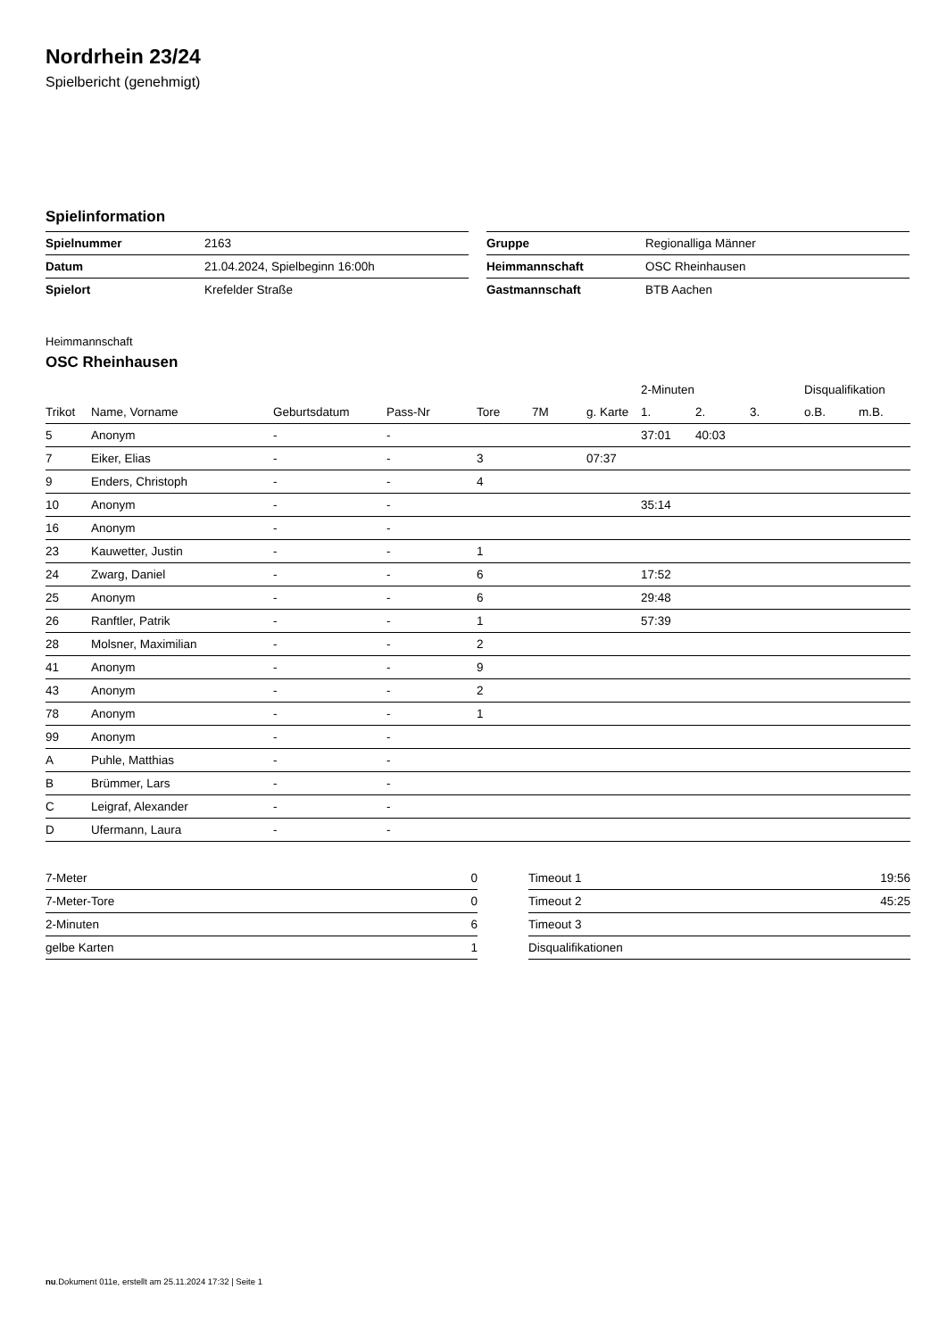Nordrhein 23/24
Spielbericht (genehmigt)
Spielinformation
| Spielnummer | 2163 |
| Datum | 21.04.2024, Spielbeginn 16:00h |
| Spielort | Krefelder Straße |
| Gruppe | Regionalliga Männer |
| Heimmannschaft | OSC Rheinhausen |
| Gastmannschaft | BTB Aachen |
Heimmannschaft
OSC Rheinhausen
| | | | | | | | 2-Minuten | | | Disqualifikation | |
| --- | --- | --- | --- | --- | --- | --- | --- | --- | --- | --- | --- |
| Trikot | Name, Vorname | Geburtsdatum | Pass-Nr | Tore | 7M | g. Karte | 1. | 2. | 3. | o.B. | m.B. |
| 5 | Anonym | - | - | | | | 37:01 | 40:03 | | | |
| 7 | Eiker, Elias | - | - | 3 | | 07:37 | | | | | |
| 9 | Enders, Christoph | - | - | 4 | | | | | | | |
| 10 | Anonym | - | - | | | | 35:14 | | | | |
| 16 | Anonym | - | - | | | | | | | | |
| 23 | Kauwetter, Justin | - | - | 1 | | | | | | | |
| 24 | Zwarg, Daniel | - | - | 6 | | | 17:52 | | | | |
| 25 | Anonym | - | - | 6 | | | 29:48 | | | | |
| 26 | Ranftler, Patrik | - | - | 1 | | | 57:39 | | | | |
| 28 | Molsner, Maximilian | - | - | 2 | | | | | | | |
| 41 | Anonym | - | - | 9 | | | | | | | |
| 43 | Anonym | - | - | 2 | | | | | | | |
| 78 | Anonym | - | - | 1 | | | | | | | |
| 99 | Anonym | - | - | | | | | | | | |
| A | Puhle, Matthias | - | - | | | | | | | | |
| B | Brümmer, Lars | - | - | | | | | | | | |
| C | Leigraf, Alexander | - | - | | | | | | | | |
| D | Ufermann, Laura | - | - | | | | | | | | |
| 7-Meter | 0 |
| 7-Meter-Tore | 0 |
| 2-Minuten | 6 |
| gelbe Karten | 1 |
| Timeout 1 | 19:56 |
| Timeout 2 | 45:25 |
| Timeout 3 | |
| Disqualifikationen | |
nu.Dokument 011e, erstellt am 25.11.2024 17:32 | Seite 1